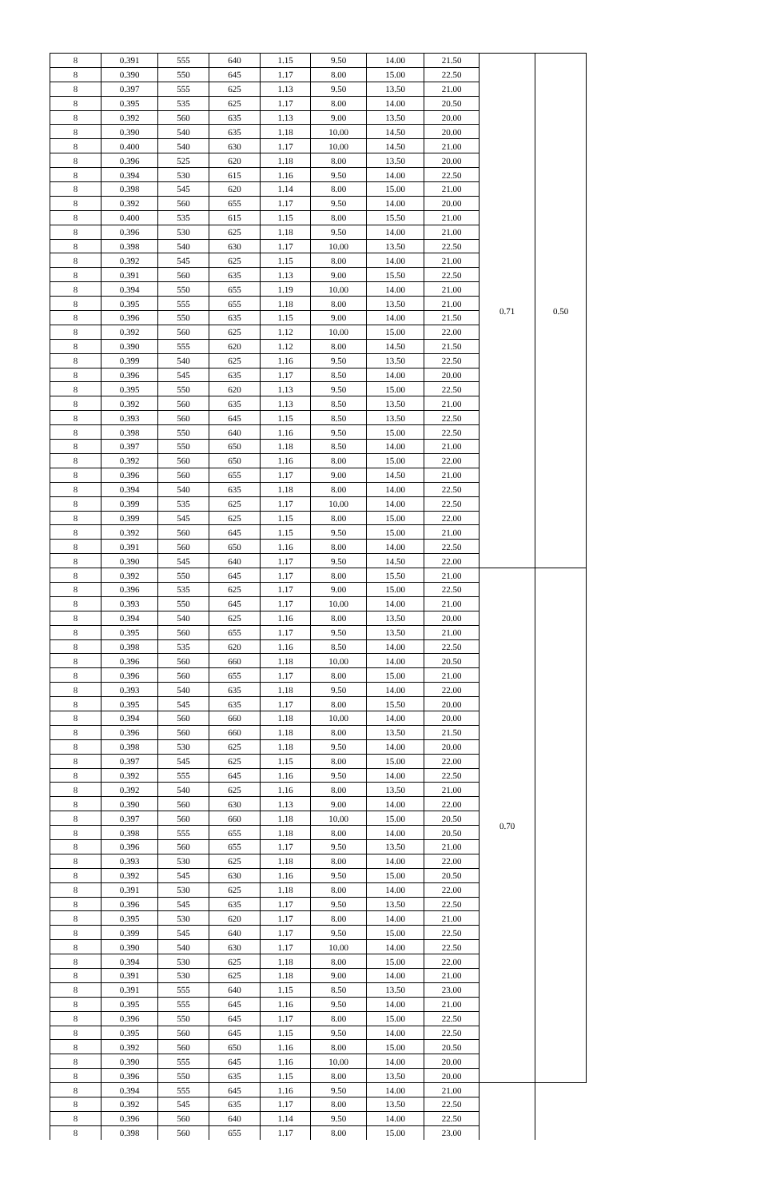| 8 | 0.391 | 555 | 640 | 1.15 | 9.50 | 14.00 | 21.50 | 0.71 | 0.50 |
| 8 | 0.390 | 550 | 645 | 1.17 | 8.00 | 15.00 | 22.50 | | |
| 8 | 0.397 | 555 | 625 | 1.13 | 9.50 | 13.50 | 21.00 | | |
| 8 | 0.395 | 535 | 625 | 1.17 | 8.00 | 14.00 | 20.50 | | |
| 8 | 0.392 | 560 | 635 | 1.13 | 9.00 | 13.50 | 20.00 | | |
| 8 | 0.390 | 540 | 635 | 1.18 | 10.00 | 14.50 | 20.00 | | |
| 8 | 0.400 | 540 | 630 | 1.17 | 10.00 | 14.50 | 21.00 | | |
| 8 | 0.396 | 525 | 620 | 1.18 | 8.00 | 13.50 | 20.00 | | |
| 8 | 0.394 | 530 | 615 | 1.16 | 9.50 | 14.00 | 22.50 | | |
| 8 | 0.398 | 545 | 620 | 1.14 | 8.00 | 15.00 | 21.00 | | |
| 8 | 0.392 | 560 | 655 | 1.17 | 9.50 | 14.00 | 20.00 | | |
| 8 | 0.400 | 535 | 615 | 1.15 | 8.00 | 15.50 | 21.00 | | |
| 8 | 0.396 | 530 | 625 | 1.18 | 9.50 | 14.00 | 21.00 | | |
| 8 | 0.398 | 540 | 630 | 1.17 | 10.00 | 13.50 | 22.50 | | |
| 8 | 0.392 | 545 | 625 | 1.15 | 8.00 | 14.00 | 21.00 | | |
| 8 | 0.391 | 560 | 635 | 1.13 | 9.00 | 15.50 | 22.50 | | |
| 8 | 0.394 | 550 | 655 | 1.19 | 10.00 | 14.00 | 21.00 | | |
| 8 | 0.395 | 555 | 655 | 1.18 | 8.00 | 13.50 | 21.00 | | |
| 8 | 0.396 | 550 | 635 | 1.15 | 9.00 | 14.00 | 21.50 | | |
| 8 | 0.392 | 560 | 625 | 1.12 | 10.00 | 15.00 | 22.00 | | |
| 8 | 0.390 | 555 | 620 | 1.12 | 8.00 | 14.50 | 21.50 | | |
| 8 | 0.399 | 540 | 625 | 1.16 | 9.50 | 13.50 | 22.50 | | |
| 8 | 0.396 | 545 | 635 | 1.17 | 8.50 | 14.00 | 20.00 | | |
| 8 | 0.395 | 550 | 620 | 1.13 | 9.50 | 15.00 | 22.50 | | |
| 8 | 0.392 | 560 | 635 | 1.13 | 8.50 | 13.50 | 21.00 | | |
| 8 | 0.393 | 560 | 645 | 1.15 | 8.50 | 13.50 | 22.50 | | |
| 8 | 0.398 | 550 | 640 | 1.16 | 9.50 | 15.00 | 22.50 | | |
| 8 | 0.397 | 550 | 650 | 1.18 | 8.50 | 14.00 | 21.00 | | |
| 8 | 0.392 | 560 | 650 | 1.16 | 8.00 | 15.00 | 22.00 | | |
| 8 | 0.396 | 560 | 655 | 1.17 | 9.00 | 14.50 | 21.00 | | |
| 8 | 0.394 | 540 | 635 | 1.18 | 8.00 | 14.00 | 22.50 | | |
| 8 | 0.399 | 535 | 625 | 1.17 | 10.00 | 14.00 | 22.50 | | |
| 8 | 0.399 | 545 | 625 | 1.15 | 8.00 | 15.00 | 22.00 | | |
| 8 | 0.392 | 560 | 645 | 1.15 | 9.50 | 15.00 | 21.00 | | |
| 8 | 0.391 | 560 | 650 | 1.16 | 8.00 | 14.00 | 22.50 | | |
| 8 | 0.390 | 545 | 640 | 1.17 | 9.50 | 14.50 | 22.00 | | |
| 8 | 0.392 | 550 | 645 | 1.17 | 8.00 | 15.50 | 21.00 | 0.70 | |
| 8 | 0.396 | 535 | 625 | 1.17 | 9.00 | 15.00 | 22.50 | | |
| 8 | 0.393 | 550 | 645 | 1.17 | 10.00 | 14.00 | 21.00 | | |
| 8 | 0.394 | 540 | 625 | 1.16 | 8.00 | 13.50 | 20.00 | | |
| 8 | 0.395 | 560 | 655 | 1.17 | 9.50 | 13.50 | 21.00 | | |
| 8 | 0.398 | 535 | 620 | 1.16 | 8.50 | 14.00 | 22.50 | | |
| 8 | 0.396 | 560 | 660 | 1.18 | 10.00 | 14.00 | 20.50 | | |
| 8 | 0.396 | 560 | 655 | 1.17 | 8.00 | 15.00 | 21.00 | | |
| 8 | 0.393 | 540 | 635 | 1.18 | 9.50 | 14.00 | 22.00 | | |
| 8 | 0.395 | 545 | 635 | 1.17 | 8.00 | 15.50 | 20.00 | | |
| 8 | 0.394 | 560 | 660 | 1.18 | 10.00 | 14.00 | 20.00 | | |
| 8 | 0.396 | 560 | 660 | 1.18 | 8.00 | 13.50 | 21.50 | | |
| 8 | 0.398 | 530 | 625 | 1.18 | 9.50 | 14.00 | 20.00 | | |
| 8 | 0.397 | 545 | 625 | 1.15 | 8.00 | 15.00 | 22.00 | | |
| 8 | 0.392 | 555 | 645 | 1.16 | 9.50 | 14.00 | 22.50 | | |
| 8 | 0.392 | 540 | 625 | 1.16 | 8.00 | 13.50 | 21.00 | | |
| 8 | 0.390 | 560 | 630 | 1.13 | 9.00 | 14.00 | 22.00 | | |
| 8 | 0.397 | 560 | 660 | 1.18 | 10.00 | 15.00 | 20.50 | | |
| 8 | 0.398 | 555 | 655 | 1.18 | 8.00 | 14.00 | 20.50 | | |
| 8 | 0.396 | 560 | 655 | 1.17 | 9.50 | 13.50 | 21.00 | | |
| 8 | 0.393 | 530 | 625 | 1.18 | 8.00 | 14.00 | 22.00 | | |
| 8 | 0.392 | 545 | 630 | 1.16 | 9.50 | 15.00 | 20.50 | | |
| 8 | 0.391 | 530 | 625 | 1.18 | 8.00 | 14.00 | 22.00 | | |
| 8 | 0.396 | 545 | 635 | 1.17 | 9.50 | 13.50 | 22.50 | | |
| 8 | 0.395 | 530 | 620 | 1.17 | 8.00 | 14.00 | 21.00 | | |
| 8 | 0.399 | 545 | 640 | 1.17 | 9.50 | 15.00 | 22.50 | | |
| 8 | 0.390 | 540 | 630 | 1.17 | 10.00 | 14.00 | 22.50 | | |
| 8 | 0.394 | 530 | 625 | 1.18 | 8.00 | 15.00 | 22.00 | | |
| 8 | 0.391 | 530 | 625 | 1.18 | 9.00 | 14.00 | 21.00 | | |
| 8 | 0.391 | 555 | 640 | 1.15 | 8.50 | 13.50 | 23.00 | | |
| 8 | 0.395 | 555 | 645 | 1.16 | 9.50 | 14.00 | 21.00 | | |
| 8 | 0.396 | 550 | 645 | 1.17 | 8.00 | 15.00 | 22.50 | | |
| 8 | 0.395 | 560 | 645 | 1.15 | 9.50 | 14.00 | 22.50 | | |
| 8 | 0.392 | 560 | 650 | 1.16 | 8.00 | 15.00 | 20.50 | | |
| 8 | 0.390 | 555 | 645 | 1.16 | 10.00 | 14.00 | 20.00 | | |
| 8 | 0.396 | 550 | 635 | 1.15 | 8.00 | 13.50 | 20.00 | | |
| 8 | 0.394 | 555 | 645 | 1.16 | 9.50 | 14.00 | 21.00 | | |
| 8 | 0.392 | 545 | 635 | 1.17 | 8.00 | 13.50 | 22.50 | | |
| 8 | 0.396 | 560 | 640 | 1.14 | 9.50 | 14.00 | 22.50 | | |
| 8 | 0.398 | 560 | 655 | 1.17 | 8.00 | 15.00 | 23.00 | | |